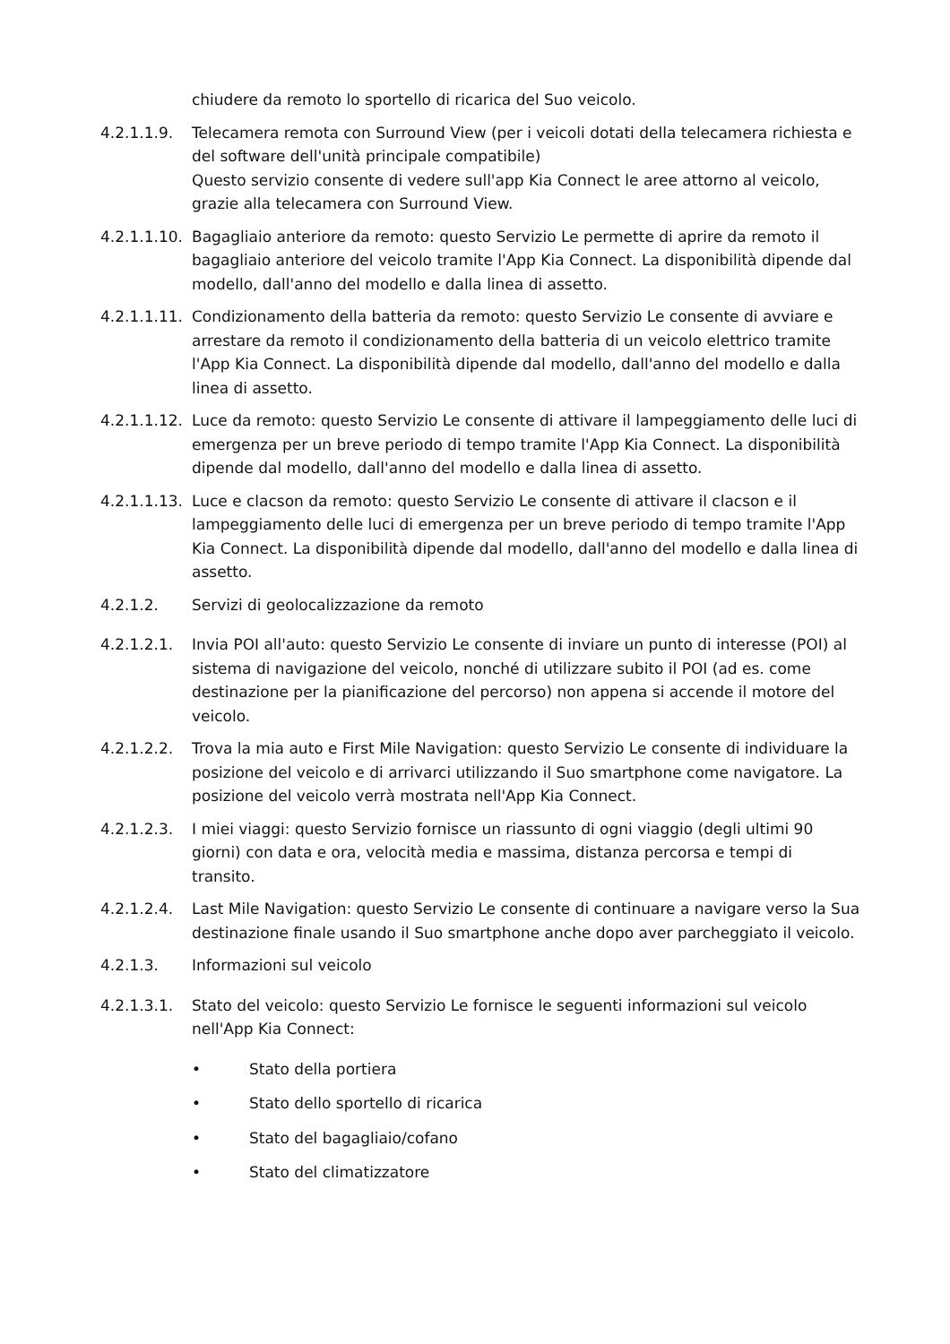chiudere da remoto lo sportello di ricarica del Suo veicolo.
4.2.1.1.9. Telecamera remota con Surround View (per i veicoli dotati della telecamera richiesta e del software dell'unità principale compatibile)
Questo servizio consente di vedere sull'app Kia Connect le aree attorno al veicolo, grazie alla telecamera con Surround View.
4.2.1.1.10.
Bagagliaio anteriore da remoto: questo Servizio Le permette di aprire da remoto il bagagliaio anteriore del veicolo tramite l'App Kia Connect. La disponibilità dipende dal modello, dall'anno del modello e dalla linea di assetto.
4.2.1.1.11.
Condizionamento della batteria da remoto: questo Servizio Le consente di avviare e arrestare da remoto il condizionamento della batteria di un veicolo elettrico tramite l'App Kia Connect. La disponibilità dipende dal modello, dall'anno del modello e dalla linea di assetto.
4.2.1.1.12.
Luce da remoto: questo Servizio Le consente di attivare il lampeggiamento delle luci di emergenza per un breve periodo di tempo tramite l'App Kia Connect. La disponibilità dipende dal modello, dall'anno del modello e dalla linea di assetto.
4.2.1.1.13.
Luce e clacson da remoto: questo Servizio Le consente di attivare il clacson e il lampeggiamento delle luci di emergenza per un breve periodo di tempo tramite l'App Kia Connect. La disponibilità dipende dal modello, dall'anno del modello e dalla linea di assetto.
4.2.1.2. Servizi di geolocalizzazione da remoto
4.2.1.2.1. Invia POI all'auto: questo Servizio Le consente di inviare un punto di interesse (POI) al sistema di navigazione del veicolo, nonché di utilizzare subito il POI (ad es. come destinazione per la pianificazione del percorso) non appena si accende il motore del veicolo.
4.2.1.2.2. Trova la mia auto e First Mile Navigation: questo Servizio Le consente di individuare la posizione del veicolo e di arrivarci utilizzando il Suo smartphone come navigatore. La posizione del veicolo verrà mostrata nell'App Kia Connect.
4.2.1.2.3. I miei viaggi: questo Servizio fornisce un riassunto di ogni viaggio (degli ultimi 90 giorni) con data e ora, velocità media e massima, distanza percorsa e tempi di transito.
4.2.1.2.4. Last Mile Navigation: questo Servizio Le consente di continuare a navigare verso la Sua destinazione finale usando il Suo smartphone anche dopo aver parcheggiato il veicolo.
4.2.1.3. Informazioni sul veicolo
4.2.1.3.1. Stato del veicolo: questo Servizio Le fornisce le seguenti informazioni sul veicolo nell'App Kia Connect:
• Stato della portiera
• Stato dello sportello di ricarica
• Stato del bagagliaio/cofano
• Stato del climatizzatore